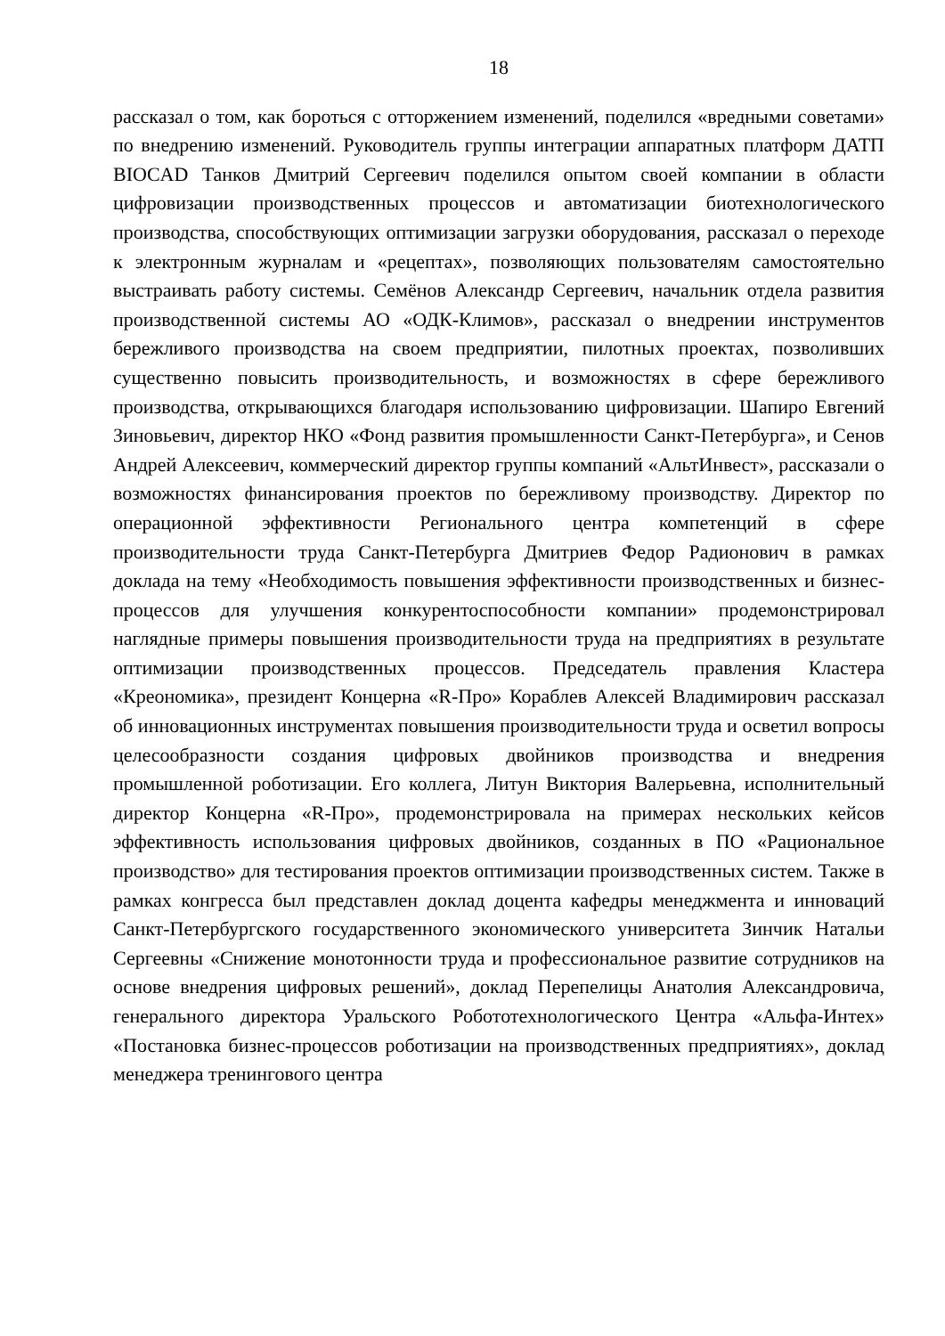18
рассказал о том, как бороться с отторжением изменений, поделился «вредными советами» по внедрению изменений. Руководитель группы интеграции аппаратных платформ ДАТП BIOCAD Танков Дмитрий Сергеевич поделился опытом своей компании в области цифровизации производственных процессов и автоматизации биотехнологического производства, способствующих оптимизации загрузки оборудования, рассказал о переходе к электронным журналам и «рецептах», позволяющих пользователям самостоятельно выстраивать работу системы. Семёнов Александр Сергеевич, начальник отдела развития производственной системы АО «ОДК-Климов», рассказал о внедрении инструментов бережливого производства на своем предприятии, пилотных проектах, позволивших существенно повысить производительность, и возможностях в сфере бережливого производства, открывающихся благодаря использованию цифровизации. Шапиро Евгений Зиновьевич, директор НКО «Фонд развития промышленности Санкт-Петербурга», и Сенов Андрей Алексеевич, коммерческий директор группы компаний «АльтИнвест», рассказали о возможностях финансирования проектов по бережливому производству. Директор по операционной эффективности Регионального центра компетенций в сфере производительности труда Санкт-Петербурга Дмитриев Федор Радионович в рамках доклада на тему «Необходимость повышения эффективности производственных и бизнес-процессов для улучшения конкурентоспособности компании» продемонстрировал наглядные примеры повышения производительности труда на предприятиях в результате оптимизации производственных процессов. Председатель правления Кластера «Креономика», президент Концерна «R-Про» Кораблев Алексей Владимирович рассказал об инновационных инструментах повышения производительности труда и осветил вопросы целесообразности создания цифровых двойников производства и внедрения промышленной роботизации. Его коллега, Литун Виктория Валерьевна, исполнительный директор Концерна «R-Про», продемонстрировала на примерах нескольких кейсов эффективность использования цифровых двойников, созданных в ПО «Рациональное производство» для тестирования проектов оптимизации производственных систем. Также в рамках конгресса был представлен доклад доцента кафедры менеджмента и инноваций Санкт-Петербургского государственного экономического университета Зинчик Натальи Сергеевны «Снижение монотонности труда и профессиональное развитие сотрудников на основе внедрения цифровых решений», доклад Перепелицы Анатолия Александровича, генерального директора Уральского Робототехнологического Центра «Альфа-Интех» «Постановка бизнес-процессов роботизации на производственных предприятиях», доклад менеджера тренингового центра